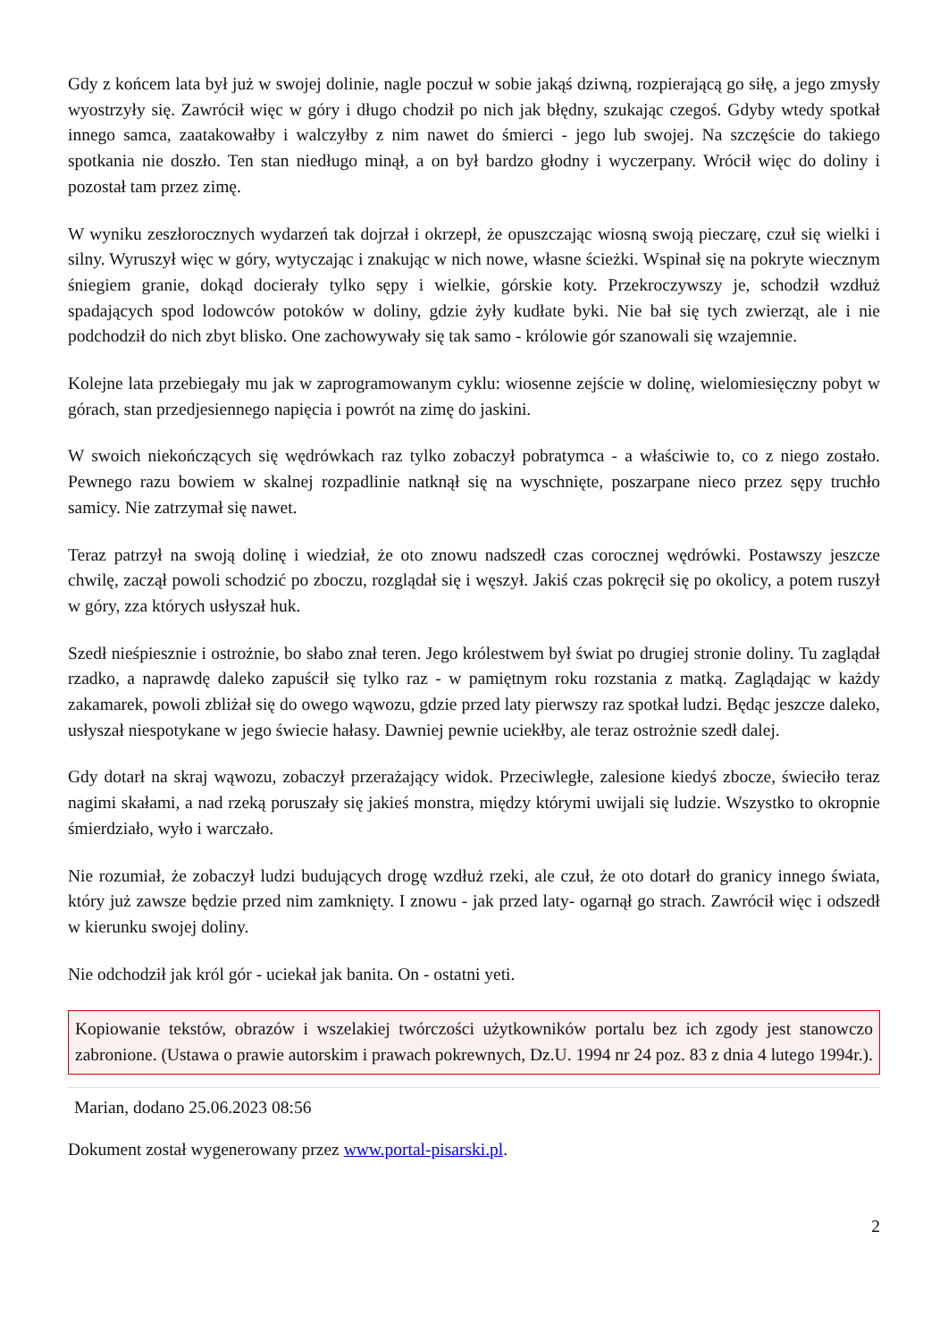Gdy z końcem lata był już w swojej dolinie, nagle poczuł w sobie jakąś dziwną, rozpierającą go siłę, a jego zmysły wyostrzyły się. Zawrócił więc w góry i długo chodził po nich jak błędny, szukając czegoś. Gdyby wtedy spotkał innego samca, zaatakowałby i walczyłby z nim nawet do śmierci - jego lub swojej. Na szczęście do takiego spotkania nie doszło. Ten stan niedługo minął, a on był bardzo głodny i wyczerpany. Wrócił więc do doliny i pozostał tam przez zimę.
W wyniku zeszłorocznych wydarzeń tak dojrzał i okrzepł, że opuszczając wiosną swoją pieczarę, czuł się wielki i silny. Wyruszył więc w góry, wytyczając i znakując w nich nowe, własne ścieżki. Wspinał się na pokryte wiecznym śniegiem granie, dokąd docierały tylko sępy i wielkie, górskie koty. Przekroczywszy je, schodził wzdłuż spadających spod lodowców potoków w doliny, gdzie żyły kudłate byki. Nie bał się tych zwierząt, ale i nie podchodził do nich zbyt blisko. One zachowywały się tak samo - królowie gór szanowali się wzajemnie.
Kolejne lata przebiegały mu jak w zaprogramowanym cyklu: wiosenne zejście w dolinę, wielomiesięczny pobyt w górach, stan przedjesiennego napięcia i powrót na zimę do jaskini.
W swoich niekończących się wędrówkach raz tylko zobaczył pobratymca - a właściwie to, co z niego zostało. Pewnego razu bowiem w skalnej rozpadlinie natknął się na wyschnięte, poszarpane nieco przez sępy truchło samicy. Nie zatrzymał się nawet.
Teraz patrzył na swoją dolinę i wiedział, że oto znowu nadszedł czas corocznej wędrówki. Postawszy jeszcze chwilę, zaczął powoli schodzić po zboczu, rozglądał się i węszył. Jakiś czas pokręcił się po okolicy, a potem ruszył w góry, zza których usłyszał huk.
Szedł nieśpiesznie i ostrożnie, bo słabo znał teren. Jego królestwem był świat po drugiej stronie doliny. Tu zaglądał rzadko, a naprawdę daleko zapuścił się tylko raz - w pamiętnym roku rozstania z matką. Zaglądając w każdy zakamarek, powoli zbliżał się do owego wąwozu, gdzie przed laty pierwszy raz spotkał ludzi. Będąc jeszcze daleko, usłyszał niespotykane w jego świecie hałasy. Dawniej pewnie uciekłby, ale teraz ostrożnie szedł dalej.
Gdy dotarł na skraj wąwozu, zobaczył przerażający widok. Przeciwległe, zalesione kiedyś zbocze, świeciło teraz nagimi skałami, a nad rzeką poruszały się jakieś monstra, między którymi uwijali się ludzie. Wszystko to okropnie śmierdziało, wyło i warczało.
Nie rozumiał, że zobaczył ludzi budujących drogę wzdłuż rzeki, ale czuł, że oto dotarł do granicy innego świata, który już zawsze będzie przed nim zamknięty. I znowu - jak przed laty- ogarnął go strach. Zawrócił więc i odszedł w kierunku swojej doliny.
Nie odchodził jak król gór - uciekał jak banita. On - ostatni yeti.
Kopiowanie tekstów, obrazów i wszelakiej twórczości użytkowników portalu bez ich zgody jest stanowczo zabronione. (Ustawa o prawie autorskim i prawach pokrewnych, Dz.U. 1994 nr 24 poz. 83 z dnia 4 lutego 1994r.).
Marian, dodano 25.06.2023 08:56
Dokument został wygenerowany przez www.portal-pisarski.pl.
2